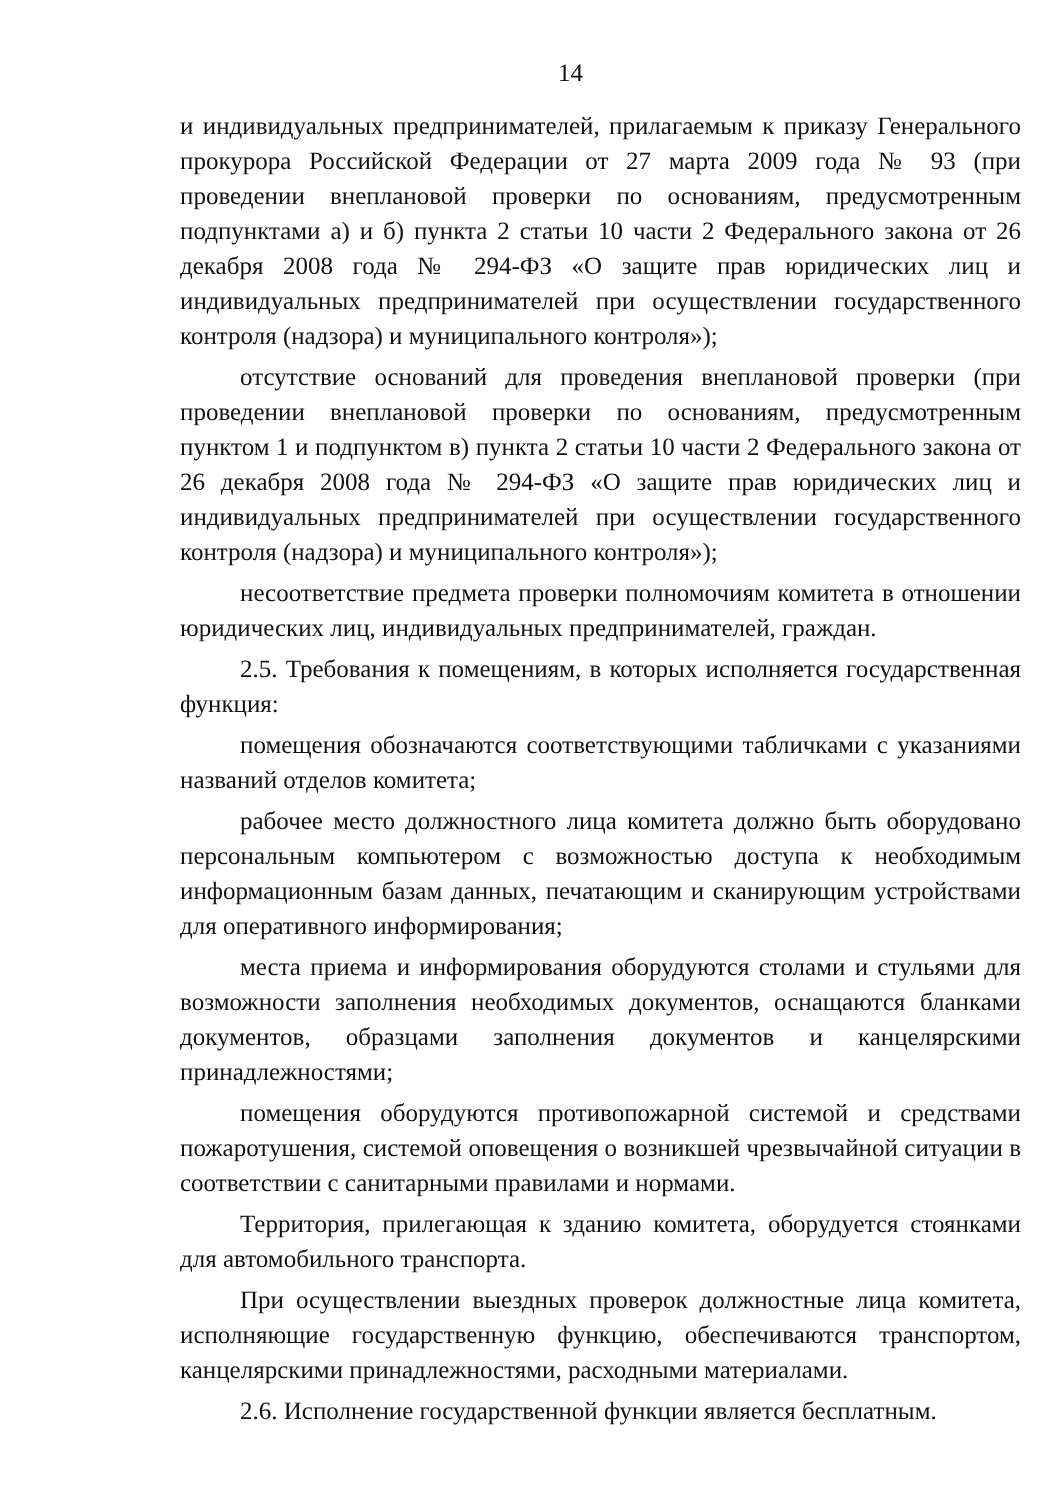14
и индивидуальных предпринимателей, прилагаемым к приказу Генерального прокурора Российской Федерации от 27 марта 2009 года № 93 (при проведении внеплановой проверки по основаниям, предусмотренным подпунктами а) и б) пункта 2 статьи 10 части 2 Федерального закона от 26 декабря 2008 года № 294-ФЗ «О защите прав юридических лиц и индивидуальных предпринимателей при осуществлении государственного контроля (надзора) и муниципального контроля»);
отсутствие оснований для проведения внеплановой проверки (при проведении внеплановой проверки по основаниям, предусмотренным пунктом 1 и подпунктом в) пункта 2 статьи 10 части 2 Федерального закона от 26 декабря 2008 года № 294-ФЗ «О защите прав юридических лиц и индивидуальных предпринимателей при осуществлении государственного контроля (надзора) и муниципального контроля»);
несоответствие предмета проверки полномочиям комитета в отношении юридических лиц, индивидуальных предпринимателей, граждан.
2.5. Требования к помещениям, в которых исполняется государственная функция:
помещения обозначаются соответствующими табличками с указаниями названий отделов комитета;
рабочее место должностного лица комитета должно быть оборудовано персональным компьютером с возможностью доступа к необходимым информационным базам данных, печатающим и сканирующим устройствами для оперативного информирования;
места приема и информирования оборудуются столами и стульями для возможности заполнения необходимых документов, оснащаются бланками документов, образцами заполнения документов и канцелярскими принадлежностями;
помещения оборудуются противопожарной системой и средствами пожаротушения, системой оповещения о возникшей чрезвычайной ситуации в соответствии с санитарными правилами и нормами.
Территория, прилегающая к зданию комитета, оборудуется стоянками для автомобильного транспорта.
При осуществлении выездных проверок должностные лица комитета, исполняющие государственную функцию, обеспечиваются транспортом, канцелярскими принадлежностями, расходными материалами.
2.6. Исполнение государственной функции является бесплатным.